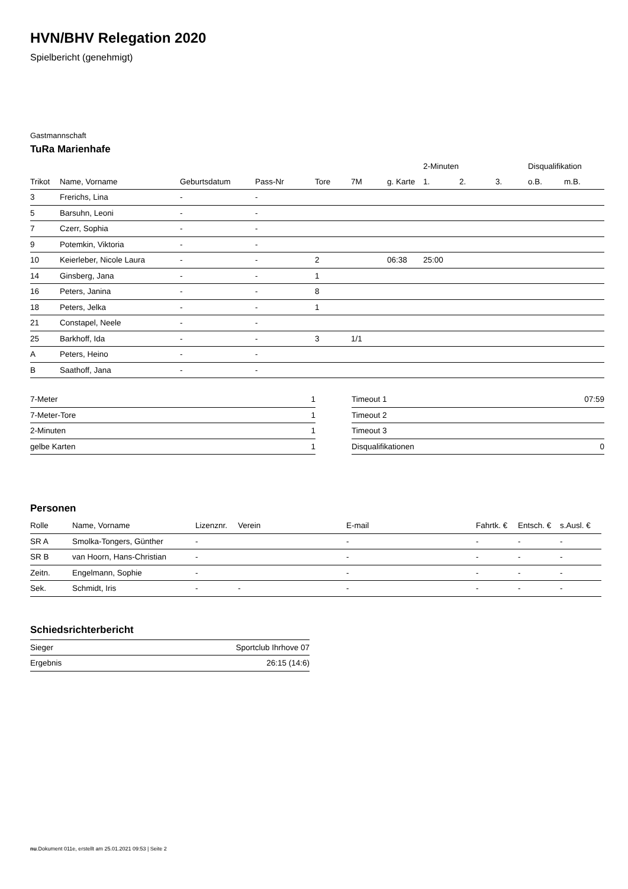HVN/BHV Relegation 2020
Spielbericht (genehmigt)
Gastmannschaft
TuRa Marienhafe
| | | | | | | | 2-Minuten | | | Disqualifikation | |
| --- | --- | --- | --- | --- | --- | --- | --- | --- | --- | --- | --- |
| Trikot | Name, Vorname | Geburtsdatum | Pass-Nr | Tore | 7M | g. Karte | 1. | 2. | 3. | o.B. | m.B. |
| 3 | Frerichs, Lina | - | - | | | | | | | | |
| 5 | Barsuhn, Leoni | - | - | | | | | | | | |
| 7 | Czerr, Sophia | - | - | | | | | | | | |
| 9 | Potemkin, Viktoria | - | - | | | | | | | | |
| 10 | Keierleber, Nicole Laura | - | - | 2 | | 06:38 | 25:00 | | | | |
| 14 | Ginsberg, Jana | - | - | 1 | | | | | | | |
| 16 | Peters, Janina | - | - | 8 | | | | | | | |
| 18 | Peters, Jelka | - | - | 1 | | | | | | | |
| 21 | Constapel, Neele | - | - | | | | | | | | |
| 25 | Barkhoff, Ida | - | - | 3 | 1/1 | | | | | | |
| A | Peters, Heino | - | - | | | | | | | | |
| B | Saathoff, Jana | - | - | | | | | | | | |
| 7-Meter | 1 |
| 7-Meter-Tore | 1 |
| 2-Minuten | 1 |
| gelbe Karten | 1 |
| Timeout 1 | 07:59 |
| Timeout 2 | |
| Timeout 3 | |
| Disqualifikationen | 0 |
Personen
| Rolle | Name, Vorname | Lizenznr. | Verein | E-mail | Fahrtk. € | Entsch. € | s.Ausl. € |
| --- | --- | --- | --- | --- | --- | --- | --- |
| SR A | Smolka-Tongers, Günther | - | | - | - | - | - |
| SR B | van Hoorn, Hans-Christian | - | | - | - | - | - |
| Zeitn. | Engelmann, Sophie | - | | - | - | - | - |
| Sek. | Schmidt, Iris | - | - | - | - | - | - |
Schiedsrichterbericht
| Sieger | Sportclub Ihrhove 07 |
| Ergebnis | 26:15 (14:6) |
nu.Dokument 011e, erstellt am 25.01.2021 09:53 | Seite 2